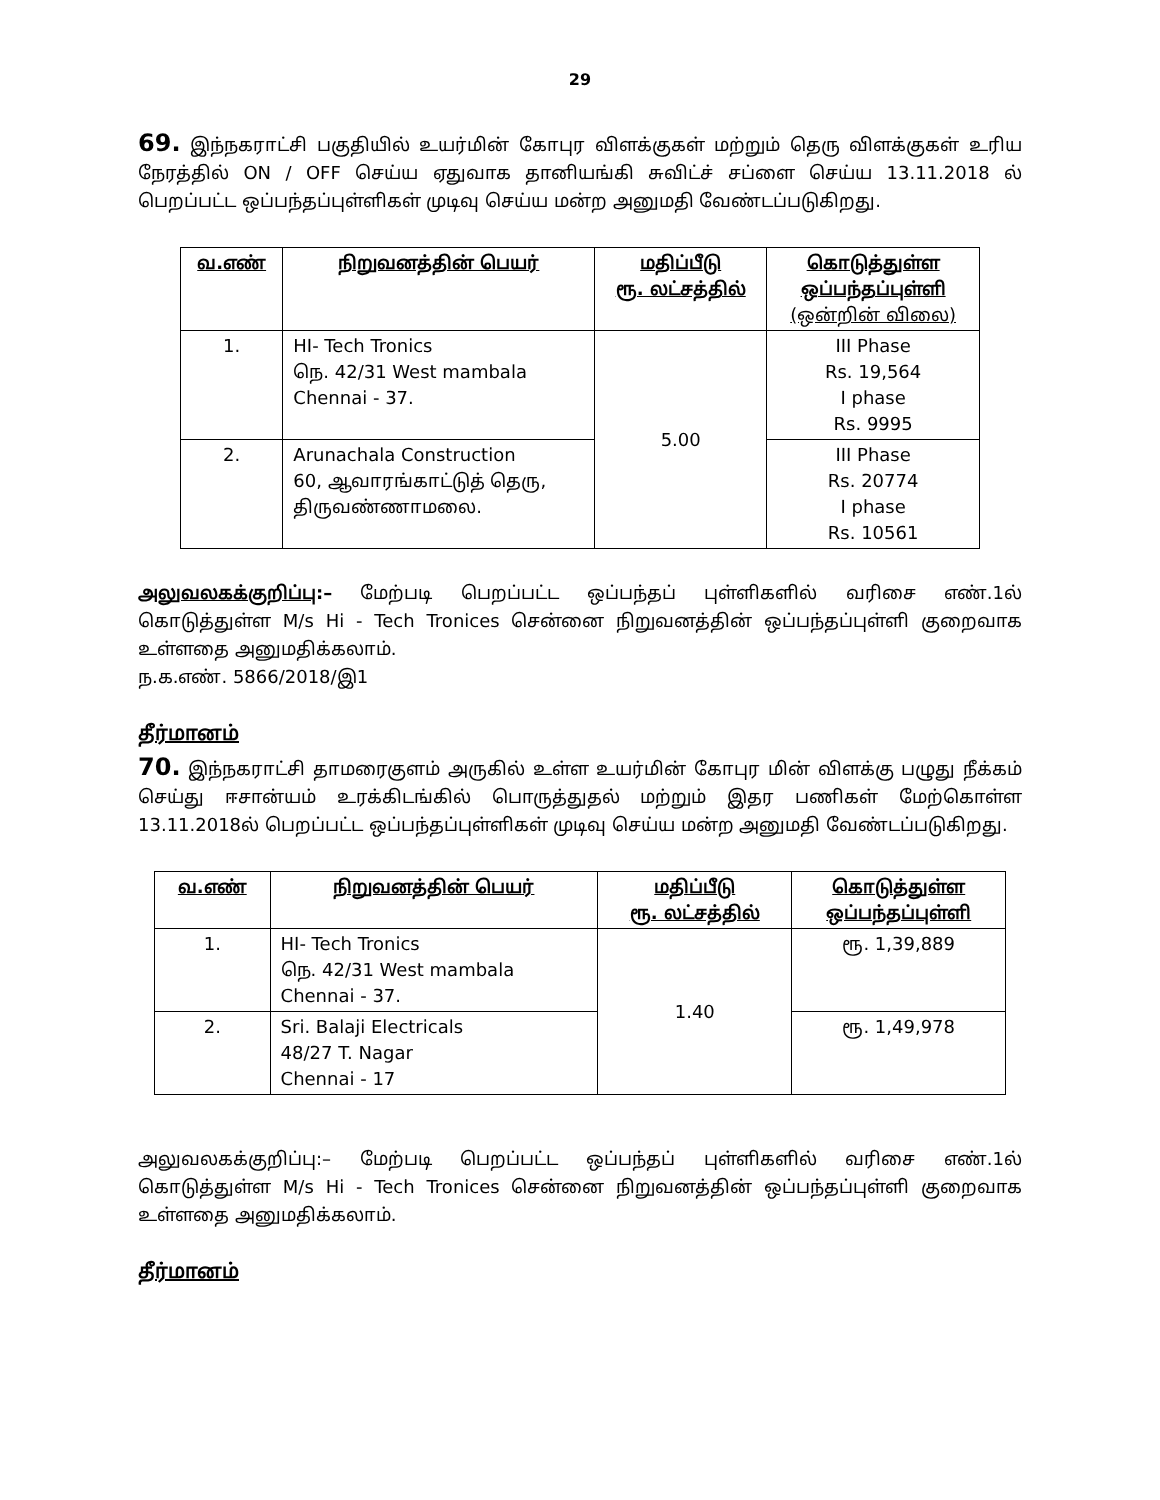29
69. இந்நகராட்சி பகுதியில் உயர்மின் கோபுர விளக்குகள் மற்றும் தெரு விளக்குகள் உரிய நேரத்தில் ON / OFF செய்ய ஏதுவாக தானியங்கி சுவிட்ச் சப்ளை செய்ய 13.11.2018 ல் பெறப்பட்ட ஒப்பந்தப்புள்ளிகள் முடிவு செய்ய மன்ற அனுமதி வேண்டப்படுகிறது.
| வ.எண் | நிறுவனத்தின் பெயர் | மதிப்பீடு ரூ. லட்சத்தில் | கொடுத்துள்ள ஒப்பந்தப்புள்ளி (ஒன்றின் விலை) |
| --- | --- | --- | --- |
| 1. | HI- Tech Tronics நெ. 42/31 West mambala Chennai - 37. | 5.00 | III Phase Rs. 19,564 I phase Rs. 9995 |
| 2. | Arunachala Construction 60, ஆவாரங்காட்டுத் தெரு, திருவண்ணாமலை. | | III Phase Rs. 20774 I phase Rs. 10561 |
அலுவலகக்குறிப்பு:– மேற்படி பெறப்பட்ட ஒப்பந்தப் புள்ளிகளில் வரிசை எண்.1ல் கொடுத்துள்ள M/s Hi - Tech Tronices சென்னை நிறுவனத்தின் ஒப்பந்தப்புள்ளி குறைவாக உள்ளதை அனுமதிக்கலாம்.
ந.க.எண். 5866/2018/இ1
தீர்மானம்
70. இந்நகராட்சி தாமரைகுளம் அருகில் உள்ள உயர்மின் கோபுர மின் விளக்கு பழுது நீக்கம் செய்து ஈசான்யம் உரக்கிடங்கில் பொருத்துதல் மற்றும் இதர பணிகள் மேற்கொள்ள 13.11.2018ல் பெறப்பட்ட ஒப்பந்தப்புள்ளிகள் முடிவு செய்ய மன்ற அனுமதி வேண்டப்படுகிறது.
| வ.எண் | நிறுவனத்தின் பெயர் | மதிப்பீடு ரூ. லட்சத்தில் | கொடுத்துள்ள ஒப்பந்தப்புள்ளி |
| --- | --- | --- | --- |
| 1. | HI- Tech Tronics நெ. 42/31 West mambala Chennai - 37. | 1.40 | ரூ. 1,39,889 |
| 2. | Sri. Balaji Electricals 48/27 T. Nagar Chennai - 17 | | ரூ. 1,49,978 |
அலுவலகக்குறிப்பு:– மேற்படி பெறப்பட்ட ஒப்பந்தப் புள்ளிகளில் வரிசை எண்.1ல் கொடுத்துள்ள M/s Hi - Tech Tronices சென்னை நிறுவனத்தின் ஒப்பந்தப்புள்ளி குறைவாக உள்ளதை அனுமதிக்கலாம்.
தீர்மானம்